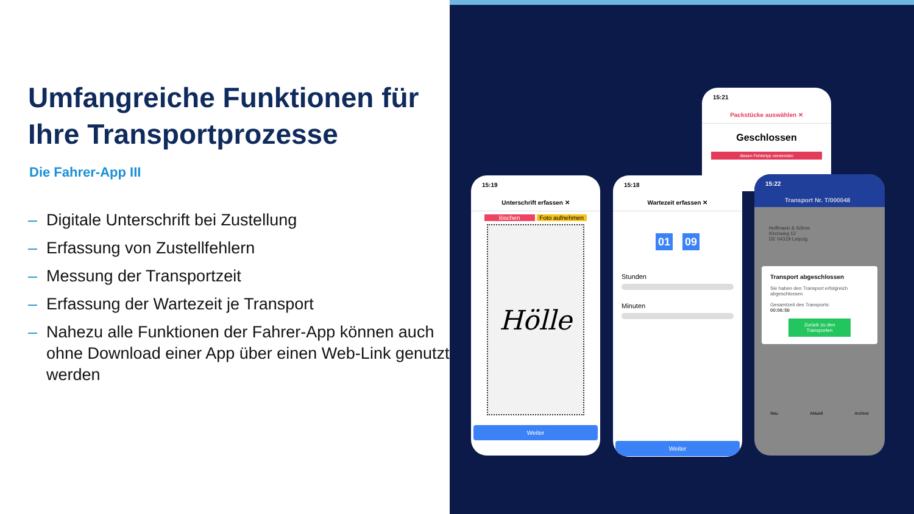Umfangreiche Funktionen für Ihre Transportprozesse
Die Fahrer-App III
– Digitale Unterschrift bei Zustellung
– Erfassung von Zustellfehlern
– Messung der Transportzeit
– Erfassung der Wartezeit je Transport
– Nahezu alle Funktionen der Fahrer-App können auch ohne Download einer App über einen Web-Link genutzt werden
15:21
Packstücke auswählen ✕
Geschlossen
diesen Fehlertyp verwenden
15:19
Unterschrift erfassen ✕
löschen Foto aufnehmen
Hölle
Weiter
15:18
Wartezeit erfassen ✕
01 : 09
Stunden
Minuten
Weiter
15:22
Transport Nr. T/000048
Hoffmann & Söhne
Kirchweg 12
DE 04319 Leipzig
Transport abgeschlossen
Sie haben den Transport erfolgreich abgeschlossen
Gesamtzeit des Transports:
00:06:56
Zurück zu den Transporten
Neu Aktuell Archive